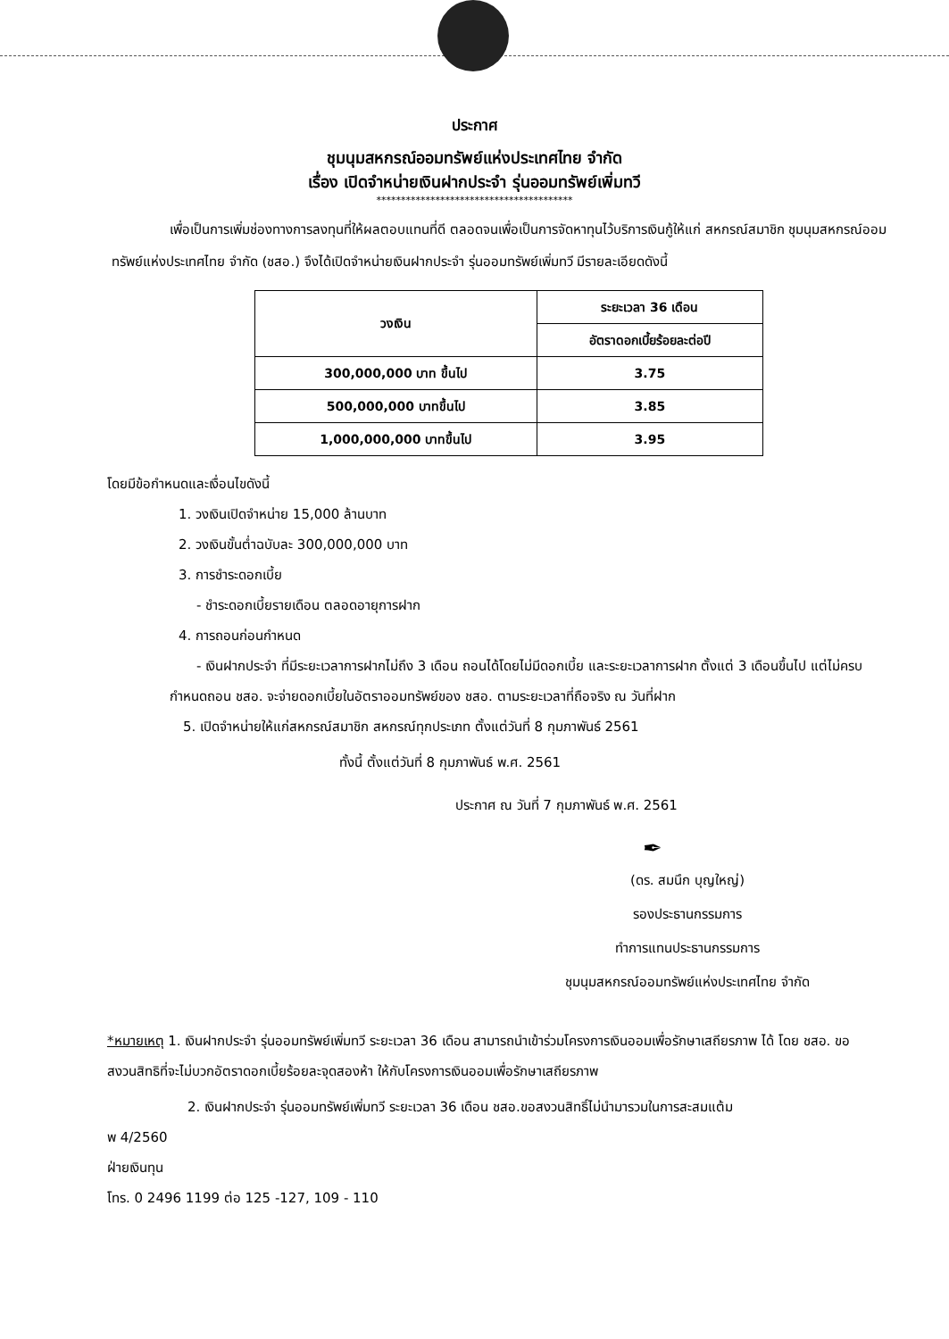ประกาศ
ชุมนุมสหกรณ์ออมทรัพย์แห่งประเทศไทย จำกัด
เรื่อง เปิดจำหน่ายเงินฝากประจำ รุ่นออมทรัพย์เพิ่มทวี
****************************************
เพื่อเป็นการเพิ่มช่องทางการลงทุนที่ให้ผลตอบแทนที่ดี ตลอดจนเพื่อเป็นการจัดหาทุนไว้บริการเงินกู้ให้แก่ สหกรณ์สมาชิก ชุมนุมสหกรณ์ออมทรัพย์แห่งประเทศไทย จำกัด (ชสอ.) จึงได้เปิดจำหน่ายเงินฝากประจำ รุ่นออมทรัพย์เพิ่มทวี มีรายละเอียดดังนี้
| วงเงิน | ระยะเวลา 36 เดือน |
| --- | --- |
| | อัตราดอกเบี้ยร้อยละต่อปี |
| 300,000,000 บาท ขึ้นไป | 3.75 |
| 500,000,000 บาทขึ้นไป | 3.85 |
| 1,000,000,000 บาทขึ้นไป | 3.95 |
โดยมีข้อกำหนดและเงื่อนไขดังนี้
1. วงเงินเปิดจำหน่าย 15,000 ล้านบาท
2. วงเงินขั้นต่ำฉบับละ 300,000,000 บาท
3. การชำระดอกเบี้ย
- ชำระดอกเบี้ยรายเดือน ตลอดอายุการฝาก
4. การถอนก่อนกำหนด
- เงินฝากประจำ ที่มีระยะเวลาการฝากไม่ถึง 3 เดือน ถอนได้โดยไม่มีดอกเบี้ย และระยะเวลาการฝาก ตั้งแต่ 3 เดือนขึ้นไป แต่ไม่ครบกำหนดถอน ชสอ. จะจ่ายดอกเบี้ยในอัตราออมทรัพย์ของ ชสอ. ตามระยะเวลาที่ถือจริง ณ วันที่ฝาก
5. เปิดจำหน่ายให้แก่สหกรณ์สมาชิก สหกรณ์ทุกประเภท ตั้งแต่วันที่ 8 กุมภาพันธ์ 2561
ทั้งนี้ ตั้งแต่วันที่ 8 กุมภาพันธ์ พ.ศ. 2561
ประกาศ ณ วันที่ 7 กุมภาพันธ์ พ.ศ. 2561
✒
(ดร. สมนึก บุญใหญ่)
รองประธานกรรมการ
ทำการแทนประธานกรรมการ
ชุมนุมสหกรณ์ออมทรัพย์แห่งประเทศไทย จำกัด
*หมายเหตุ 1. เงินฝากประจำ รุ่นออมทรัพย์เพิ่มทวี ระยะเวลา 36 เดือน สามารถนำเข้าร่วมโครงการเงินออมเพื่อรักษาเสถียรภาพ ได้ โดย ชสอ. ขอสงวนสิทธิที่จะไม่บวกอัตราดอกเบี้ยร้อยละจุดสองห้า ให้กับโครงการเงินออมเพื่อรักษาเสถียรภาพ
2. เงินฝากประจำ รุ่นออมทรัพย์เพิ่มทวี ระยะเวลา 36 เดือน ชสอ.ขอสงวนสิทธิ์ไม่นำมารวมในการสะสมแต้ม
พ 4/2560
ฝ่ายเงินทุน
โทร. 0 2496 1199 ต่อ 125 -127, 109 - 110